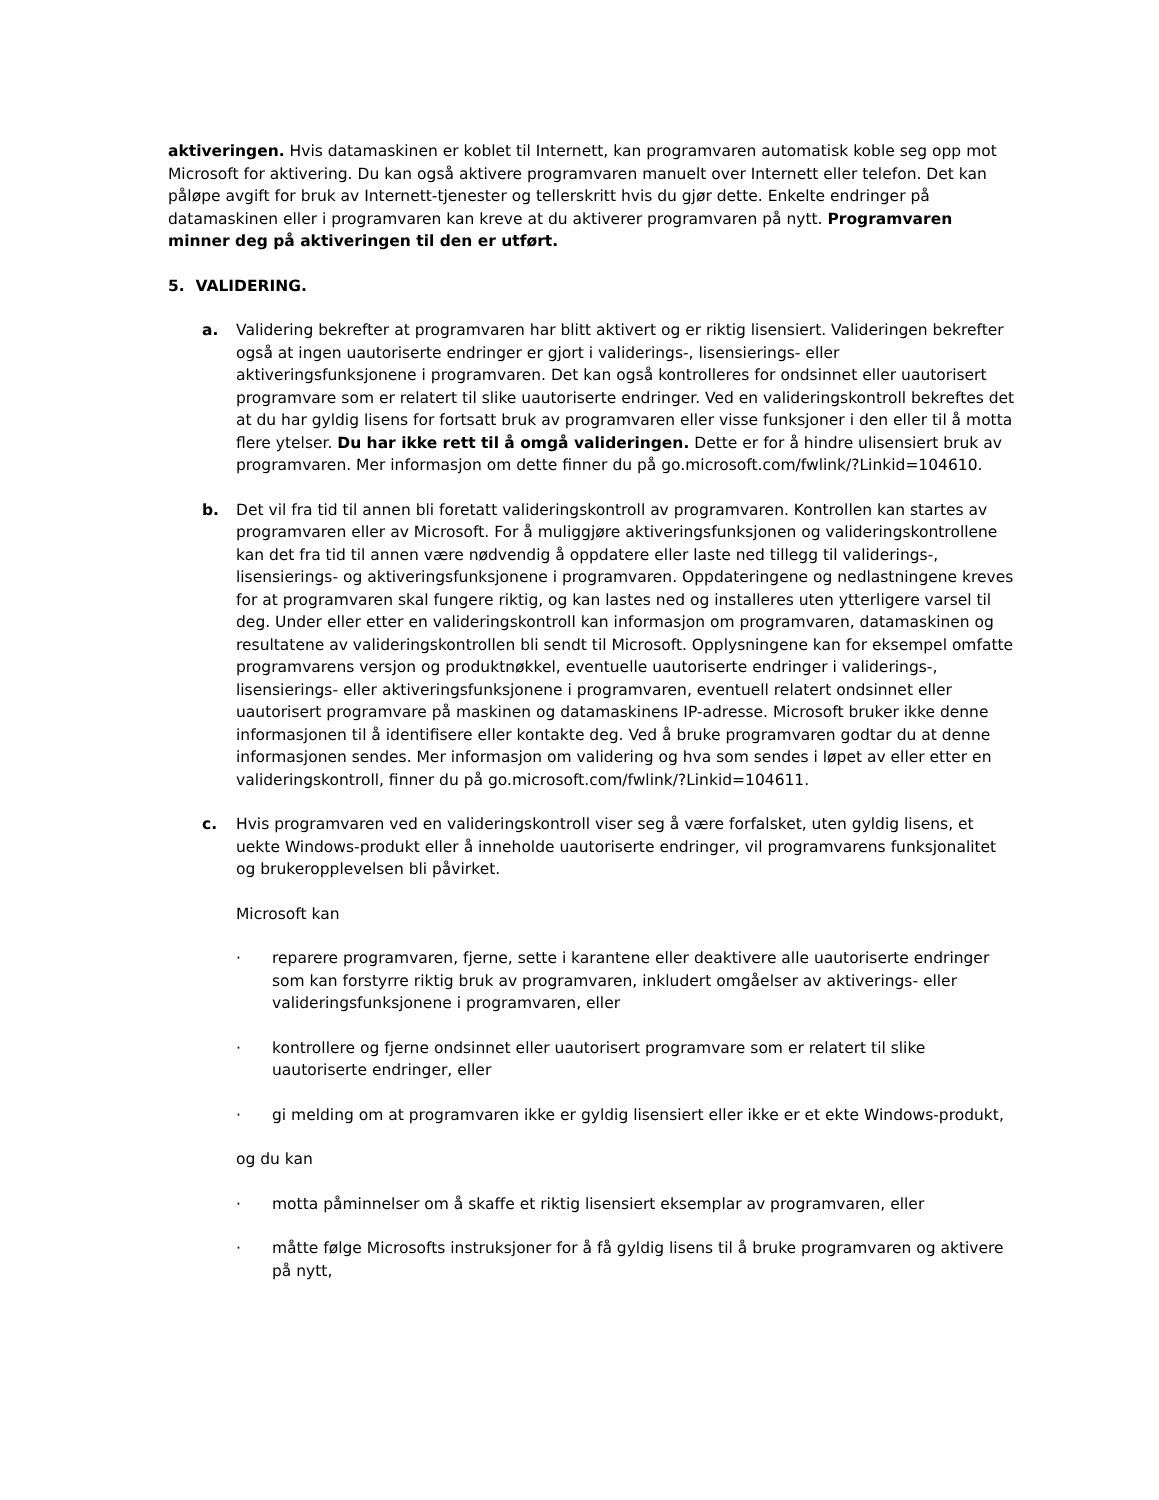aktiveringen. Hvis datamaskinen er koblet til Internett, kan programvaren automatisk koble seg opp mot Microsoft for aktivering. Du kan også aktivere programvaren manuelt over Internett eller telefon. Det kan påløpe avgift for bruk av Internett-tjenester og tellerskritt hvis du gjør dette. Enkelte endringer på datamaskinen eller i programvaren kan kreve at du aktiverer programvaren på nytt. Programvaren minner deg på aktiveringen til den er utført.
5. VALIDERING.
a. Validering bekrefter at programvaren har blitt aktivert og er riktig lisensiert. Valideringen bekrefter også at ingen uautoriserte endringer er gjort i validerings-, lisensierings- eller aktiveringsfunksjonene i programvaren. Det kan også kontrolleres for ondsinnet eller uautorisert programvare som er relatert til slike uautoriserte endringer. Ved en valideringskontroll bekreftes det at du har gyldig lisens for fortsatt bruk av programvaren eller visse funksjoner i den eller til å motta flere ytelser. Du har ikke rett til å omgå valideringen. Dette er for å hindre ulisensiert bruk av programvaren. Mer informasjon om dette finner du på go.microsoft.com/fwlink/?Linkid=104610.
b. Det vil fra tid til annen bli foretatt valideringskontroll av programvaren. Kontrollen kan startes av programvaren eller av Microsoft. For å muliggjøre aktiveringsfunksjonen og valideringskontrollene kan det fra tid til annen være nødvendig å oppdatere eller laste ned tillegg til validerings-, lisensierings- og aktiveringsfunksjonene i programvaren. Oppdateringene og nedlastningene kreves for at programvaren skal fungere riktig, og kan lastes ned og installeres uten ytterligere varsel til deg. Under eller etter en valideringskontroll kan informasjon om programvaren, datamaskinen og resultatene av valideringskontrollen bli sendt til Microsoft. Opplysningene kan for eksempel omfatte programvarens versjon og produktnøkkel, eventuelle uautoriserte endringer i validerings-, lisensierings- eller aktiveringsfunksjonene i programvaren, eventuell relatert ondsinnet eller uautorisert programvare på maskinen og datamaskinens IP-adresse. Microsoft bruker ikke denne informasjonen til å identifisere eller kontakte deg. Ved å bruke programvaren godtar du at denne informasjonen sendes. Mer informasjon om validering og hva som sendes i løpet av eller etter en valideringskontroll, finner du på go.microsoft.com/fwlink/?Linkid=104611.
c. Hvis programvaren ved en valideringskontroll viser seg å være forfalsket, uten gyldig lisens, et uekte Windows-produkt eller å inneholde uautoriserte endringer, vil programvarens funksjonalitet og brukeropplevelsen bli påvirket.
Microsoft kan
· reparere programvaren, fjerne, sette i karantene eller deaktivere alle uautoriserte endringer som kan forstyrre riktig bruk av programvaren, inkludert omgåelser av aktiverings- eller valideringsfunksjonene i programvaren, eller
· kontrollere og fjerne ondsinnet eller uautorisert programvare som er relatert til slike uautoriserte endringer, eller
· gi melding om at programvaren ikke er gyldig lisensiert eller ikke er et ekte Windows-produkt,
og du kan
· motta påminnelser om å skaffe et riktig lisensiert eksemplar av programvaren, eller
· måtte følge Microsofts instruksjoner for å få gyldig lisens til å bruke programvaren og aktivere på nytt,